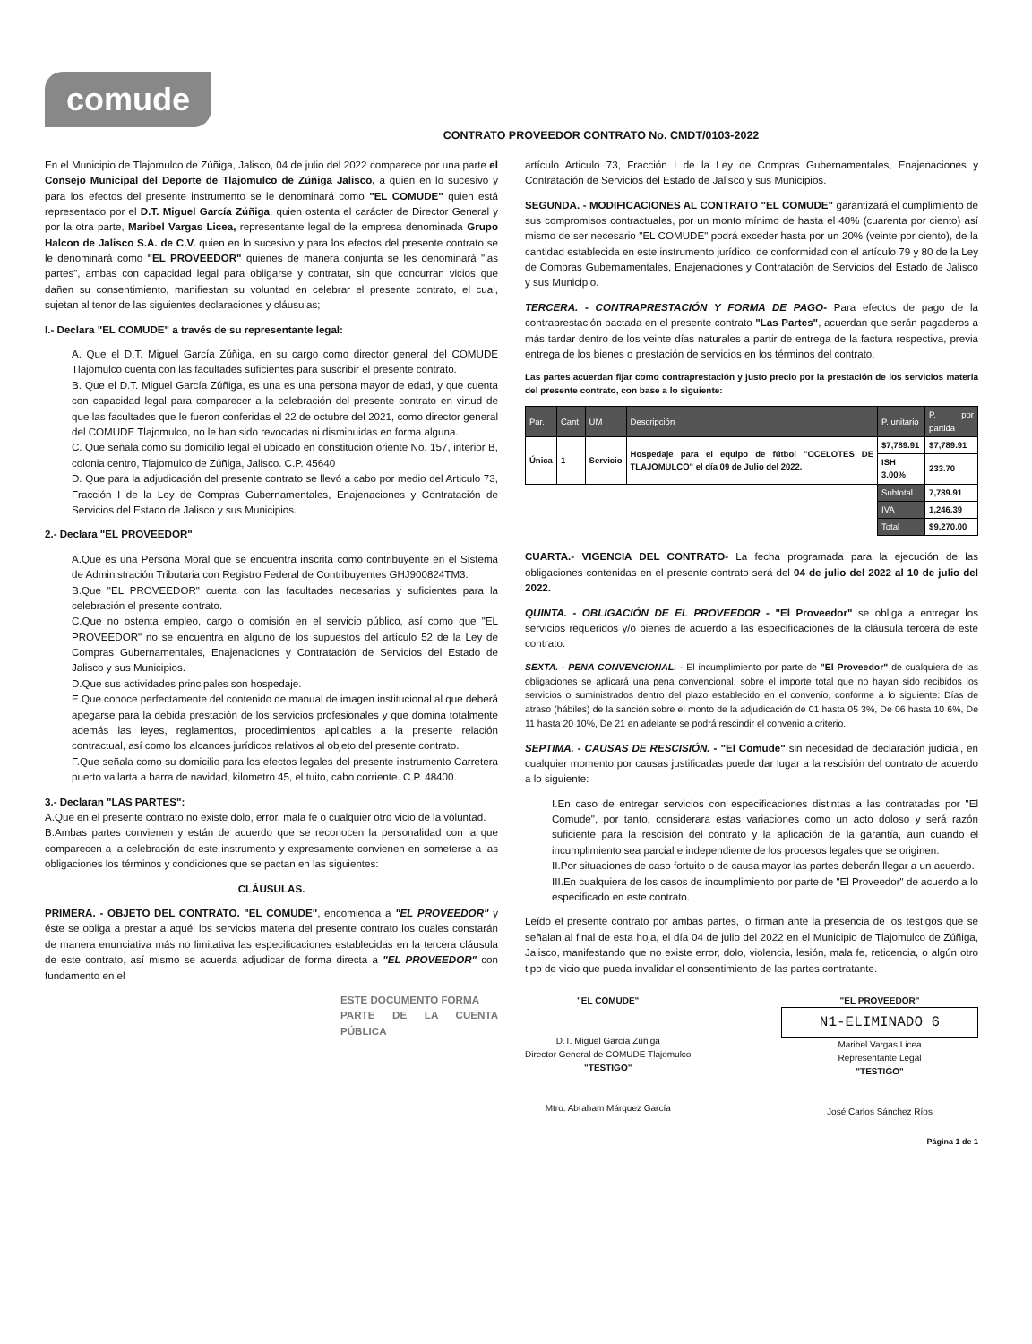comude
CONTRATO PROVEEDOR CONTRATO No. CMDT/0103-2022
En el Municipio de Tlajomulco de Zúñiga, Jalisco, 04 de julio del 2022 comparece por una parte el Consejo Municipal del Deporte de Tlajomulco de Zúñiga Jalisco, a quien en lo sucesivo y para los efectos del presente instrumento se le denominará como "EL COMUDE" quien está representado por el D.T. Miguel García Zúñiga, quien ostenta el carácter de Director General y por la otra parte, Maribel Vargas Licea, representante legal de la empresa denominada Grupo Halcon de Jalisco S.A. de C.V. quien en lo sucesivo y para los efectos del presente contrato se le denominará como "EL PROVEEDOR" quienes de manera conjunta se les denominará "las partes", ambas con capacidad legal para obligarse y contratar, sin que concurran vicios que dañen su consentimiento, manifiestan su voluntad en celebrar el presente contrato, el cual, sujetan al tenor de las siguientes declaraciones y cláusulas;
I.- Declara "EL COMUDE" a través de su representante legal:
A. Que el D.T. Miguel García Zúñiga, en su cargo como director general del COMUDE Tlajomulco cuenta con las facultades suficientes para suscribir el presente contrato.
B. Que el D.T. Miguel García Zúñiga, es una es una persona mayor de edad, y que cuenta con capacidad legal para comparecer a la celebración del presente contrato en virtud de que las facultades que le fueron conferidas el 22 de octubre del 2021, como director general del COMUDE Tlajomulco, no le han sido revocadas ni disminuidas en forma alguna.
C. Que señala como su domicilio legal el ubicado en constitución oriente No. 157, interior B, colonia centro, Tlajomulco de Zúñiga, Jalisco. C.P. 45640
D. Que para la adjudicación del presente contrato se llevó a cabo por medio del Articulo 73, Fracción I de la Ley de Compras Gubernamentales, Enajenaciones y Contratación de Servicios del Estado de Jalisco y sus Municipios.
2.- Declara "EL PROVEEDOR"
A.Que es una Persona Moral que se encuentra inscrita como contribuyente en el Sistema de Administración Tributaria con Registro Federal de Contribuyentes GHJ900824TM3.
B.Que "EL PROVEEDOR" cuenta con las facultades necesarias y suficientes para la celebración el presente contrato.
C.Que no ostenta empleo, cargo o comisión en el servicio público, así como que "EL PROVEEDOR" no se encuentra en alguno de los supuestos del artículo 52 de la Ley de Compras Gubernamentales, Enajenaciones y Contratación de Servicios del Estado de Jalisco y sus Municipios.
D.Que sus actividades principales son hospedaje.
E.Que conoce perfectamente del contenido de manual de imagen institucional al que deberá apegarse para la debida prestación de los servicios profesionales y que domina totalmente además las leyes, reglamentos, procedimientos aplicables a la presente relación contractual, así como los alcances jurídicos relativos al objeto del presente contrato.
F.Que señala como su domicilio para los efectos legales del presente instrumento Carretera puerto vallarta a barra de navidad, kilometro 45, el tuito, cabo corriente. C.P. 48400.
3.- Declaran "LAS PARTES":
A.Que en el presente contrato no existe dolo, error, mala fe o cualquier otro vicio de la voluntad.
B.Ambas partes convienen y están de acuerdo que se reconocen la personalidad con la que comparecen a la celebración de este instrumento y expresamente convienen en someterse a las obligaciones los términos y condiciones que se pactan en las siguientes:
CLÁUSULAS.
PRIMERA. - OBJETO DEL CONTRATO. "EL COMUDE", encomienda a "EL PROVEEDOR" y éste se obliga a prestar a aquél los servicios materia del presente contrato los cuales constarán de manera enunciativa más no limitativa las especificaciones establecidas en la tercera cláusula de este contrato, así mismo se acuerda adjudicar de forma directa a "EL PROVEEDOR" con fundamento en el
ESTE DOCUMENTO FORMA
PARTE DE LA CUENTA PÚBLICA
artículo Articulo 73, Fracción I de la Ley de Compras Gubernamentales, Enajenaciones y Contratación de Servicios del Estado de Jalisco y sus Municipios.
SEGUNDA. - MODIFICACIONES AL CONTRATO "EL COMUDE" garantizará el cumplimiento de sus compromisos contractuales, por un monto mínimo de hasta el 40% (cuarenta por ciento) así mismo de ser necesario "EL COMUDE" podrá exceder hasta por un 20% (veinte por ciento), de la cantidad establecida en este instrumento jurídico, de conformidad con el artículo 79 y 80 de la Ley de Compras Gubernamentales, Enajenaciones y Contratación de Servicios del Estado de Jalisco y sus Municipio.
TERCERA. - CONTRAPRESTACIÓN Y FORMA DE PAGO- Para efectos de pago de la contraprestación pactada en el presente contrato "Las Partes", acuerdan que serán pagaderos a más tardar dentro de los veinte días naturales a partir de entrega de la factura respectiva, previa entrega de los bienes o prestación de servicios en los términos del contrato.
Las partes acuerdan fijar como contraprestación y justo precio por la prestación de los servicios materia del presente contrato, con base a lo siguiente:
| Par. | Cant. | UM | Descripción | P. unitario | P. por partida |
| --- | --- | --- | --- | --- | --- |
| Única | 1 | Servicio | Hospedaje para el equipo de fútbol "OCELOTES DE TLAJOMULCO" el día 09 de Julio del 2022. | $7,789.91 | $7,789.91 |
| | | | | ISH 3.00% | 233.70 |
| | | | | Subtotal | 7,789.91 |
| | | | | IVA | 1,246.39 |
| | | | | Total | $9,270.00 |
CUARTA.- VIGENCIA DEL CONTRATO- La fecha programada para la ejecución de las obligaciones contenidas en el presente contrato será del 04 de julio del 2022 al 10 de julio del 2022.
QUINTA. - OBLIGACIÓN DE EL PROVEEDOR - "El Proveedor" se obliga a entregar los servicios requeridos y/o bienes de acuerdo a las especificaciones de la cláusula tercera de este contrato.
SEXTA. - PENA CONVENCIONAL. - El incumplimiento por parte de "El Proveedor" de cualquiera de las obligaciones se aplicará una pena convencional, sobre el importe total que no hayan sido recibidos los servicios o suministrados dentro del plazo establecido en el convenio, conforme a lo siguiente: Días de atraso (hábiles) de la sanción sobre el monto de la adjudicación de 01 hasta 05 3%, De 06 hasta 10 6%, De 11 hasta 20 10%, De 21 en adelante se podrá rescindir el convenio a criterio.
SEPTIMA. - CAUSAS DE RESCISIÓN. - "El Comude" sin necesidad de declaración judicial, en cualquier momento por causas justificadas puede dar lugar a la rescisión del contrato de acuerdo a lo siguiente:
I.En caso de entregar servicios con especificaciones distintas a las contratadas por "El Comude", por tanto, considerara estas variaciones como un acto doloso y será razón suficiente para la rescisión del contrato y la aplicación de la garantía, aun cuando el incumplimiento sea parcial e independiente de los procesos legales que se originen.
II.Por situaciones de caso fortuito o de causa mayor las partes deberán llegar a un acuerdo.
III.En cualquiera de los casos de incumplimiento por parte de "El Proveedor" de acuerdo a lo especificado en este contrato.
Leído el presente contrato por ambas partes, lo firman ante la presencia de los testigos que se señalan al final de esta hoja, el día 04 de julio del 2022 en el Municipio de Tlajomulco de Zúñiga, Jalisco, manifestando que no existe error, dolo, violencia, lesión, mala fe, reticencia, o algún otro tipo de vicio que pueda invalidar el consentimiento de las partes contratante.
"EL COMUDE"
D.T. Miguel García Zúñiga
Director General de COMUDE Tlajomulco
"TESTIGO"
Mtro. Abraham Márquez García
"EL PROVEEDOR"
N1-ELIMINADO 6
Maribel Vargas Licea
Representante Legal
"TESTIGO"
José Carlos Sánchez Ríos
Página 1 de 1